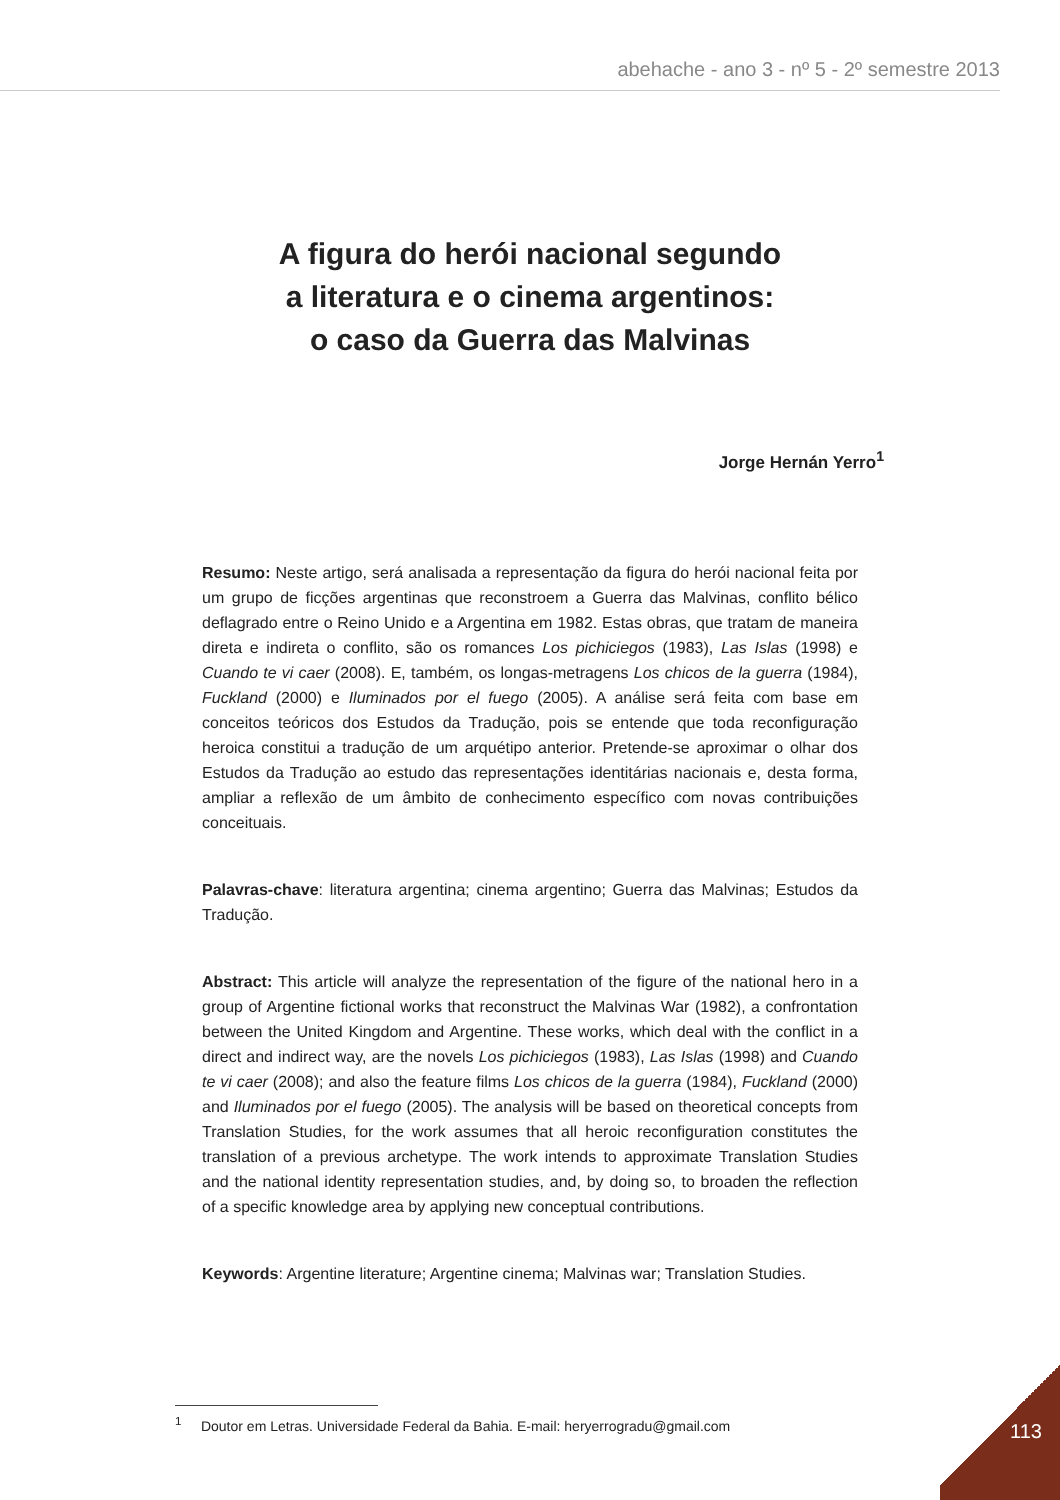abehache - ano 3 - nº 5 - 2º semestre 2013
A figura do herói nacional segundo
a literatura e o cinema argentinos:
o caso da Guerra das Malvinas
Jorge Hernán Yerro<sup>1</sup>
Resumo: Neste artigo, será analisada a representação da figura do herói nacional feita por um grupo de ficções argentinas que reconstroem a Guerra das Malvinas, conflito bélico deflagrado entre o Reino Unido e a Argentina em 1982. Estas obras, que tratam de maneira direta e indireta o conflito, são os romances Los pichiciegos (1983), Las Islas (1998) e Cuando te vi caer (2008). E, também, os longas-metragens Los chicos de la guerra (1984), Fuckland (2000) e Iluminados por el fuego (2005). A análise será feita com base em conceitos teóricos dos Estudos da Tradução, pois se entende que toda reconfiguração heroica constitui a tradução de um arquétipo anterior. Pretende-se aproximar o olhar dos Estudos da Tradução ao estudo das representações identitárias nacionais e, desta forma, ampliar a reflexão de um âmbito de conhecimento específico com novas contribuições conceituais.
Palavras-chave: literatura argentina; cinema argentino; Guerra das Malvinas; Estudos da Tradução.
Abstract: This article will analyze the representation of the figure of the national hero in a group of Argentine fictional works that reconstruct the Malvinas War (1982), a confrontation between the United Kingdom and Argentine. These works, which deal with the conflict in a direct and indirect way, are the novels Los pichiciegos (1983), Las Islas (1998) and Cuando te vi caer (2008); and also the feature films Los chicos de la guerra (1984), Fuckland (2000) and Iluminados por el fuego (2005). The analysis will be based on theoretical concepts from Translation Studies, for the work assumes that all heroic reconfiguration constitutes the translation of a previous archetype. The work intends to approximate Translation Studies and the national identity representation studies, and, by doing so, to broaden the reflection of a specific knowledge area by applying new conceptual contributions.
Keywords: Argentine literature; Argentine cinema; Malvinas war; Translation Studies.
<sup>1</sup> Doutor em Letras. Universidade Federal da Bahia. E-mail: heryerrogradu@gmail.com
113